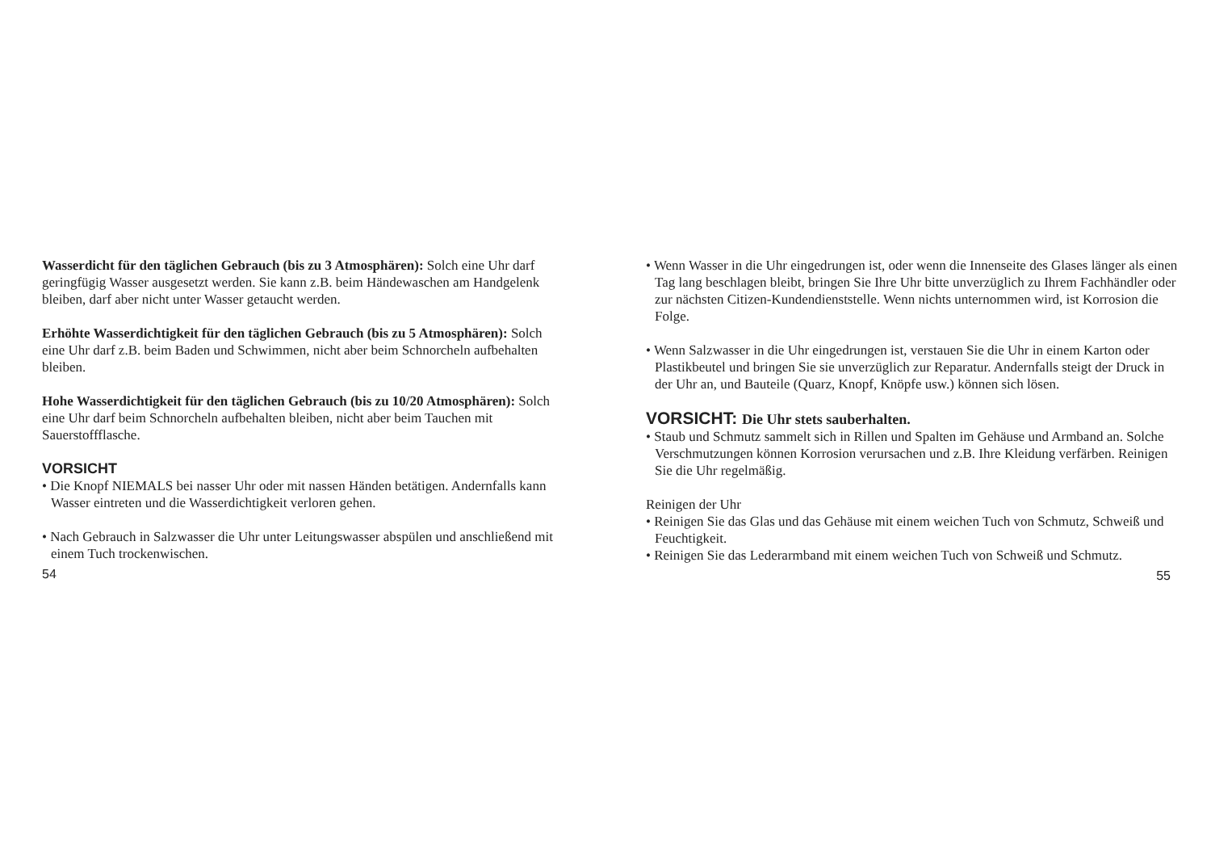Wasserdicht für den täglichen Gebrauch (bis zu 3 Atmosphären): Solch eine Uhr darf geringfügig Wasser ausgesetzt werden. Sie kann z.B. beim Händewaschen am Handgelenk bleiben, darf aber nicht unter Wasser getaucht werden.
Erhöhte Wasserdichtigkeit für den täglichen Gebrauch (bis zu 5 Atmosphären): Solch eine Uhr darf z.B. beim Baden und Schwimmen, nicht aber beim Schnorcheln aufbehalten bleiben.
Hohe Wasserdichtigkeit für den täglichen Gebrauch (bis zu 10/20 Atmosphären): Solch eine Uhr darf beim Schnorcheln aufbehalten bleiben, nicht aber beim Tauchen mit Sauerstoffflasche.
VORSICHT
• Die Knopf NIEMALS bei nasser Uhr oder mit nassen Händen betätigen. Andernfalls kann Wasser eintreten und die Wasserdichtigkeit verloren gehen.
• Nach Gebrauch in Salzwasser die Uhr unter Leitungswasser abspülen und anschließend mit einem Tuch trockenwischen.
54
• Wenn Wasser in die Uhr eingedrungen ist, oder wenn die Innenseite des Glases länger als einen Tag lang beschlagen bleibt, bringen Sie Ihre Uhr bitte unverzüglich zu Ihrem Fachhändler oder zur nächsten Citizen-Kundendienststelle. Wenn nichts unternommen wird, ist Korrosion die Folge.
• Wenn Salzwasser in die Uhr eingedrungen ist, verstauen Sie die Uhr in einem Karton oder Plastikbeutel und bringen Sie sie unverzüglich zur Reparatur. Andernfalls steigt der Druck in der Uhr an, und Bauteile (Quarz, Knopf, Knöpfe usw.) können sich lösen.
VORSICHT: Die Uhr stets sauberhalten.
• Staub und Schmutz sammelt sich in Rillen und Spalten im Gehäuse und Armband an. Solche Verschmutzungen können Korrosion verursachen und z.B. Ihre Kleidung verfärben. Reinigen Sie die Uhr regelmäßig.
Reinigen der Uhr
• Reinigen Sie das Glas und das Gehäuse mit einem weichen Tuch von Schmutz, Schweiß und Feuchtigkeit.
• Reinigen Sie das Lederarmband mit einem weichen Tuch von Schweiß und Schmutz.
55